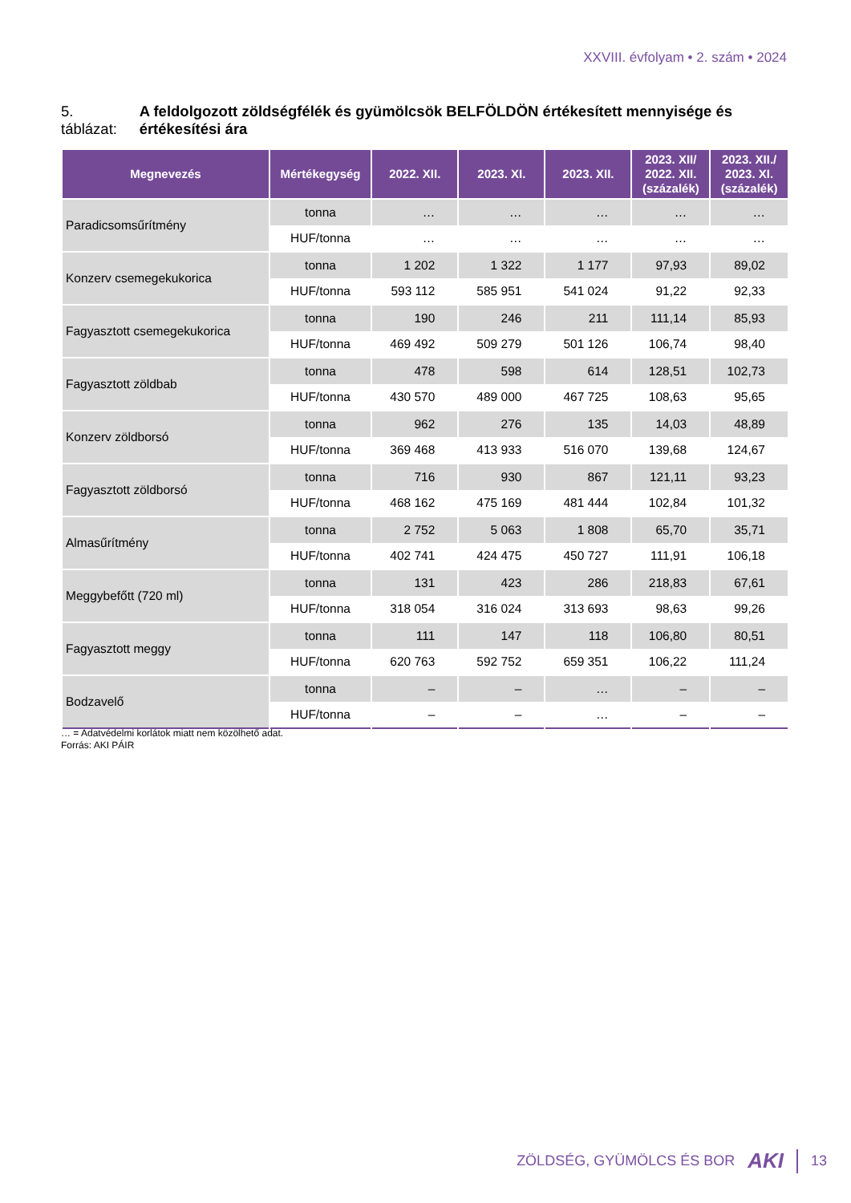XXVIII. évfolyam • 2. szám • 2024
5. táblázat: A feldolgozott zöldségfélék és gyümölcsök BELFÖLDÖN értékesített mennyisége és értékesítési ára
| Megnevezés | Mértékegység | 2022. XII. | 2023. XI. | 2023. XII. | 2023. XII/ 2022. XII. (százalék) | 2023. XII./ 2023. XI. (százalék) |
| --- | --- | --- | --- | --- | --- | --- |
| Paradicsomsűrítmény | tonna | … | … | … | … | … |
| | HUF/tonna | … | … | … | … | … |
| Konzerv csemegekukorica | tonna | 1 202 | 1 322 | 1 177 | 97,93 | 89,02 |
| | HUF/tonna | 593 112 | 585 951 | 541 024 | 91,22 | 92,33 |
| Fagyasztott csemegekukorica | tonna | 190 | 246 | 211 | 111,14 | 85,93 |
| | HUF/tonna | 469 492 | 509 279 | 501 126 | 106,74 | 98,40 |
| Fagyasztott zöldbab | tonna | 478 | 598 | 614 | 128,51 | 102,73 |
| | HUF/tonna | 430 570 | 489 000 | 467 725 | 108,63 | 95,65 |
| Konzerv zöldborsó | tonna | 962 | 276 | 135 | 14,03 | 48,89 |
| | HUF/tonna | 369 468 | 413 933 | 516 070 | 139,68 | 124,67 |
| Fagyasztott zöldborsó | tonna | 716 | 930 | 867 | 121,11 | 93,23 |
| | HUF/tonna | 468 162 | 475 169 | 481 444 | 102,84 | 101,32 |
| Almasűrítmény | tonna | 2 752 | 5 063 | 1 808 | 65,70 | 35,71 |
| | HUF/tonna | 402 741 | 424 475 | 450 727 | 111,91 | 106,18 |
| Meggybefőtt (720 ml) | tonna | 131 | 423 | 286 | 218,83 | 67,61 |
| | HUF/tonna | 318 054 | 316 024 | 313 693 | 98,63 | 99,26 |
| Fagyasztott meggy | tonna | 111 | 147 | 118 | 106,80 | 80,51 |
| | HUF/tonna | 620 763 | 592 752 | 659 351 | 106,22 | 111,24 |
| Bodzavelő | tonna | – | – | … | – | – |
| | HUF/tonna | – | – | … | – | – |
… = Adatvédelmi korlátok miatt nem közölhető adat.
Forrás: AKI PÁIR
ZÖLDSÉG, GYÜMÖLCS ÉS BOR AKI 13